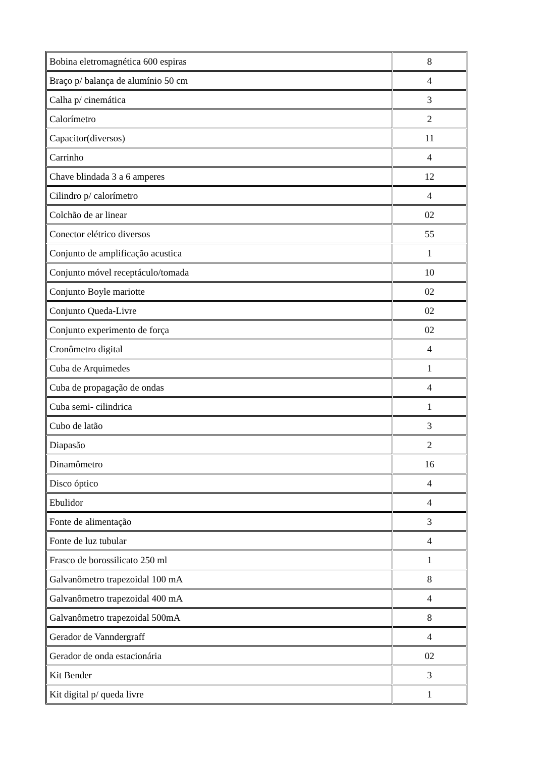| Bobina eletromagnética 600 espiras | 8 |
| Braço p/ balança de alumínio 50 cm | 4 |
| Calha p/ cinemática | 3 |
| Calorímetro | 2 |
| Capacitor(diversos) | 11 |
| Carrinho | 4 |
| Chave blindada 3 a 6 amperes | 12 |
| Cilindro p/ calorímetro | 4 |
| Colchão de ar linear | 02 |
| Conector elétrico diversos | 55 |
| Conjunto de amplificação acustica | 1 |
| Conjunto móvel receptáculo/tomada | 10 |
| Conjunto Boyle mariotte | 02 |
| Conjunto Queda-Livre | 02 |
| Conjunto experimento de força | 02 |
| Cronômetro digital | 4 |
| Cuba de Arquimedes | 1 |
| Cuba de propagação de ondas | 4 |
| Cuba semi- cilindrica | 1 |
| Cubo de latão | 3 |
| Diapasão | 2 |
| Dinamômetro | 16 |
| Disco óptico | 4 |
| Ebulidor | 4 |
| Fonte de alimentação | 3 |
| Fonte de luz tubular | 4 |
| Frasco de borossilicato 250 ml | 1 |
| Galvanômetro trapezoidal 100 mA | 8 |
| Galvanômetro trapezoidal 400 mA | 4 |
| Galvanômetro trapezoidal 500mA | 8 |
| Gerador de Vanndergraff | 4 |
| Gerador de onda estacionária | 02 |
| Kit Bender | 3 |
| Kit digital p/ queda livre | 1 |